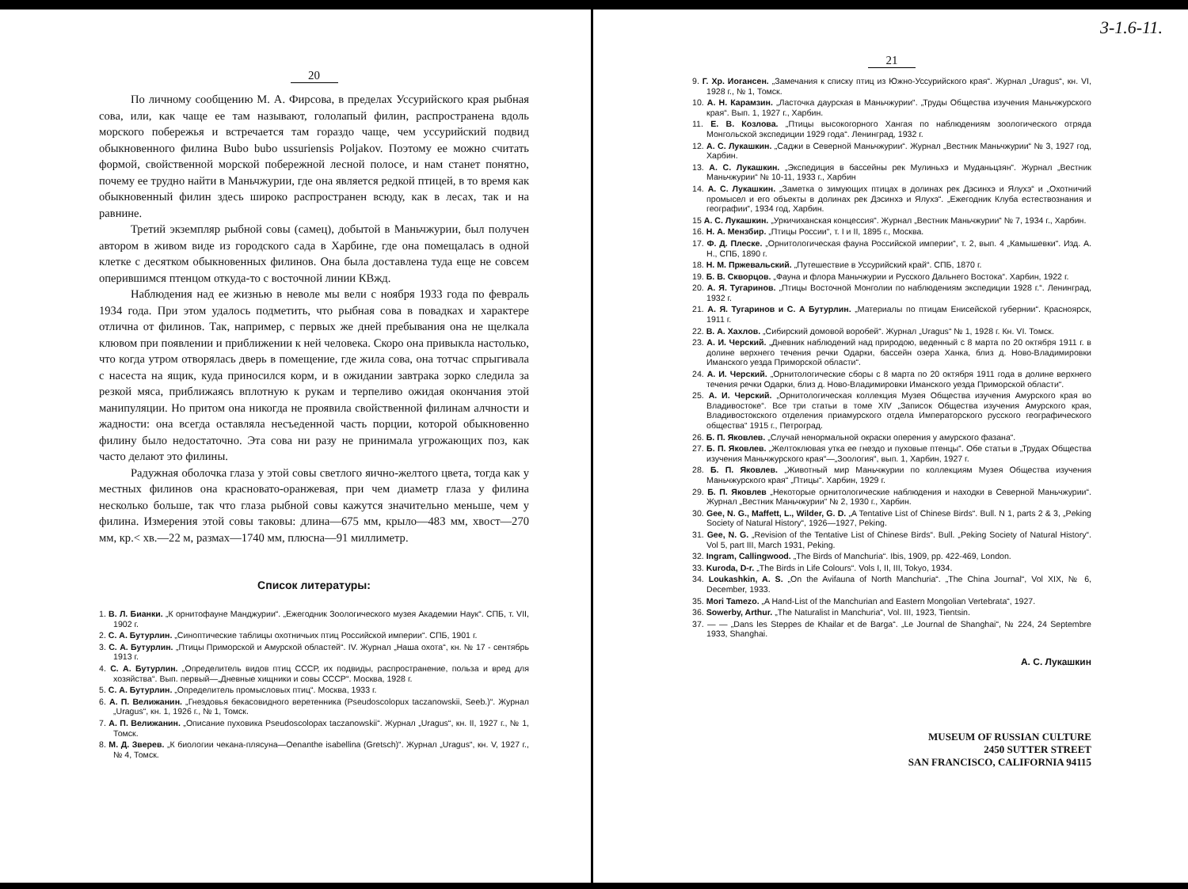20
По личному сообщению М. А. Фирсова, в пределах Уссурийского края рыбная сова, или, как чаще ее там называют, гололапый филин, распространена вдоль морского побережья и встречается там гораздо чаще, чем уссурийский подвид обыкновенного филина Bubo bubo ussuriensis Poljakov. Поэтому ее можно считать формой, свойственной морской побережной лесной полосе, и нам станет понятно, почему ее трудно найти в Маньчжурии, где она является редкой птицей, в то время как обыкновенный филин здесь широко распространен всюду, как в лесах, так и на равнине.
Третий экземпляр рыбной совы (самец), добытой в Маньчжурии, был получен автором в живом виде из городского сада в Харбине, где она помещалась в одной клетке с десятком обыкновенных филинов. Она была доставлена туда еще не совсем оперившимся птенцом откуда-то с восточной линии КВжд.
Наблюдения над ее жизнью в неволе мы вели с ноября 1933 года по февраль 1934 года. При этом удалось подметить, что рыбная сова в повадках и характере отлична от филинов. Так, например, с первых же дней пребывания она не щелкала клювом при появлении и приближении к ней человека. Скоро она привыкла настолько, что когда утром отворялась дверь в помещение, где жила сова, она тотчас спрыгивала с насеста на ящик, куда приносился корм, и в ожидании завтрака зорко следила за резкой мяса, приближаясь вплотную к рукам и терпеливо ожидая окончания этой манипуляции. Но притом она никогда не проявила свойственной филинам алчности и жадности: она всегда оставляла несъеденной часть порции, которой обыкновенно филину было недостаточно. Эта сова ни разу не принимала угрожающих поз, как часто делают это филины.
Радужная оболочка глаза у этой совы светлого яично-желтого цвета, тогда как у местных филинов она красновато-оранжевая, при чем диаметр глаза у филина несколько больше, так что глаза рыбной совы кажутся значительно меньше, чем у филина. Измерения этой совы таковы: длина—675 мм, крыло—483 мм, хвост—270 мм, кр.< хв.—22 м, размах—1740 мм, плюсна—91 миллиметр.
Список литературы:
1. В. Л. Бианки. „К орнитофауне Манджурии“. „Ежегодник Зоологического музея Академии Наук“. СПБ, т. VII, 1902 г.
2. С. А. Бутурлин. „Синоптические таблицы охотничьих птиц Российской империи“. СПБ, 1901 г.
3. С. А. Бутурлин. „Птицы Приморской и Амурской областей“. IV. Журнал „Наша охота“, кн. № 17 - сентябрь 1913 г.
4. С. А. Бутурлин. „Определитель видов птиц СССР, их подвиды, распространение, польза и вред для хозяйства“. Вып. первый—„Дневные хищники и совы СССР“. Москва, 1928 г.
5. С. А. Бутурлин. „Определитель промысловых птиц“. Москва, 1933 г.
6. А. П. Велижанин. „Гнездовья бекасовидного веретенника (Pseudoscolopux taczanowskii, Seeb.)“. Журнал „Uragus“, кн. 1, 1926 г., № 1, Томск.
7. А. П. Велижанин. „Описание пуховика Pseudoscolopax taczanowskii“. Журнал „Uragus“, кн. II, 1927 г., № 1, Томск.
8. М. Д. Зверев. „К биологии чекана-плясуна—Oenanthe isabellina (Gretsch)“. Журнал „Uragus“, кн. V, 1927 г., № 4, Томск.
3-1.6-11.
21
9. Г. Хр. Иогансен. „Замечания к списку птиц из Южно-Уссурийского края“. Журнал „Uragus“, кн. VI, 1928 г., № 1, Томск.
10. А. Н. Карамзин. „Ласточка даурская в Маньчжурии“. „Труды Общества изучения Маньчжурского края“. Вып. 1, 1927 г., Харбин.
11. Е. В. Козлова. „Птицы высокогорного Хангая по наблюдениям зоологического отряда Монгольской экспедиции 1929 года“. Ленинград, 1932 г.
12. А. С. Лукашкин. „Саджи в Северной Маньчжурии“. Журнал „Вестник Маньчжурии“ № 3, 1927 год, Харбин.
13. А. С. Лукашкин. „Экспедиция в бассейны рек Мулиньхэ и Муданьцзян“. Журнал „Вестник Маньчжурии“ № 10-11, 1933 г., Харбин
14. А. С. Лукашкин. „Заметка о зимующих птицах в долинах рек Дэсинхэ и Ялухэ“ и „Охотничий промысел и его объекты в долинах рек Дэсинхэ и Ялухэ“. „Ежегодник Клуба естествознания и географии“, 1934 год, Харбин.
15 А. С. Лукашкин. „Уркичиханская концессия“. Журнал „Вестник Маньчжурии“ № 7, 1934 г., Харбин.
16. Н. А. Мензбир. „Птицы России“, т. I и II, 1895 г., Москва.
17. Ф. Д. Плеске. „Орнитологическая фауна Российской империи“, т. 2, вып. 4 „Камышевки“. Изд. А. Н., СПБ, 1890 г.
18. Н. М. Пржевальский. „Путешествие в Уссурийский край“. СПБ, 1870 г.
19. Б. В. Скворцов. „Фауна и флора Маньчжурии и Русского Дальнего Востока“. Харбин, 1922 г.
20. А. Я. Тугаринов. „Птицы Восточной Монголии по наблюдениям экспедиции 1928 г.“. Ленинград, 1932 г.
21. А. Я. Тугаринов и С. А Бутурлин. „Материалы по птицам Енисейской губернии“. Красноярск, 1911 г.
22. В. А. Хахлов. „Сибирский домовой воробей“. Журнал „Uragus“ № 1, 1928 г. Кн. VI. Томск.
23. А. И. Черский. „Дневник наблюдений над природою, веденный с 8 марта по 20 октября 1911 г. в долине верхнего течения речки Одарки, бассейн озера Ханка, близ д. Ново-Владимировки Иманского уезда Приморской области“.
24. А. И. Черский. „Орнитологические сборы с 8 марта по 20 октября 1911 года в долине верхнего течения речки Одарки, близ д. Ново-Владимировки Иманского уезда Приморской области“.
25. А. И. Черский. „Орнитологическая коллекция Музея Общества изучения Амурского края во Владивостоке“. Все три статьи в томе XIV „Записок Общества изучения Амурского края, Владивостокского отделения приамурского отдела Императорского русского географического общества“ 1915 г., Петроград.
26. Б. П. Яковлев. „Случай ненормальной окраски оперения у амурского фазана“.
27. Б. П. Яковлев. „Желтоклювая утка ее гнездо и пуховые птенцы“. Обе статьи в „Трудах Общества изучения Маньчжурского края“—„Зоология“, вып. 1, Харбин, 1927 г.
28. Б. П. Яковлев. „Животный мир Маньчжурии по коллекциям Музея Общества изучения Маньчжурского края“ „Птицы“. Харбин, 1929 г.
29. Б. П. Яковлев „Некоторые орнитологические наблюдения и находки в Северной Маньчжурии“. Журнал „Вестник Маньчжурии“ № 2, 1930 г., Харбин.
30. Gee, N. G., Maffett, L., Wilder, G. D. „A Tentative List of Chinese Birds“. Bull. N 1, parts 2 & 3, „Peking Society of Natural History“, 1926—1927, Peking.
31. Gee, N. G. „Revision of the Tentative List of Chinese Birds“. Bull. „Peking Society of Natural History“. Vol 5, part III, March 1931, Peking.
32. Ingram, Callingwood. „The Birds of Manchuria“. Ibis, 1909, pp. 422-469, London.
33. Kuroda, D-r. „The Birds in Life Colours“. Vols I, II, III, Tokyo, 1934.
34. Loukashkin, A. S. „On the Avifauna of North Manchuria“. „The China Journal“, Vol XIX, № 6, December, 1933.
35. Mori Tamezo. „A Hand-List of the Manchurian and Eastern Mongolian Vertebrata“, 1927.
36. Sowerby, Arthur. „The Naturalist in Manchuria“, Vol. III, 1923, Tientsin.
37. — — „Dans les Steppes de Khailar et de Barga“. „Le Journal de Shanghai“, № 224, 24 Septembre 1933, Shanghai.
А. С. Лукашкин
MUSEUM OF RUSSIAN CULTURE
2450 SUTTER STREET
SAN FRANCISCO, CALIFORNIA 94115